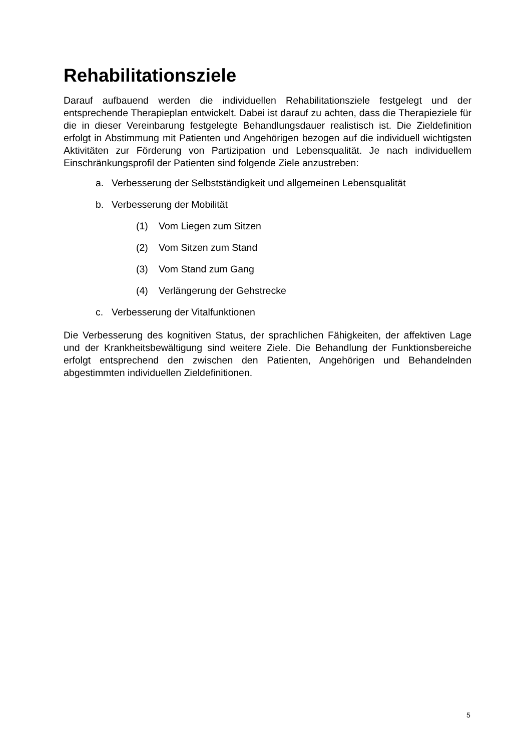Rehabilitationsziele
Darauf aufbauend werden die individuellen Rehabilitationsziele festgelegt und der entsprechende Therapieplan entwickelt. Dabei ist darauf zu achten, dass die Therapieziele für die in dieser Vereinbarung festgelegte Behandlungsdauer realistisch ist. Die Zieldefinition erfolgt in Abstimmung mit Patienten und Angehörigen bezogen auf die individuell wichtigsten Aktivitäten zur Förderung von Partizipation und Lebensqualität. Je nach individuellem Einschränkungsprofil der Patienten sind folgende Ziele anzustreben:
a. Verbesserung der Selbstständigkeit und allgemeinen Lebensqualität
b. Verbesserung der Mobilität
(1) Vom Liegen zum Sitzen
(2) Vom Sitzen zum Stand
(3) Vom Stand zum Gang
(4) Verlängerung der Gehstrecke
c. Verbesserung der Vitalfunktionen
Die Verbesserung des kognitiven Status, der sprachlichen Fähigkeiten, der affektiven Lage und der Krankheitsbewältigung sind weitere Ziele. Die Behandlung der Funktionsbereiche erfolgt entsprechend den zwischen den Patienten, Angehörigen und Behandelnden abgestimmten individuellen Zieldefinitionen.
5